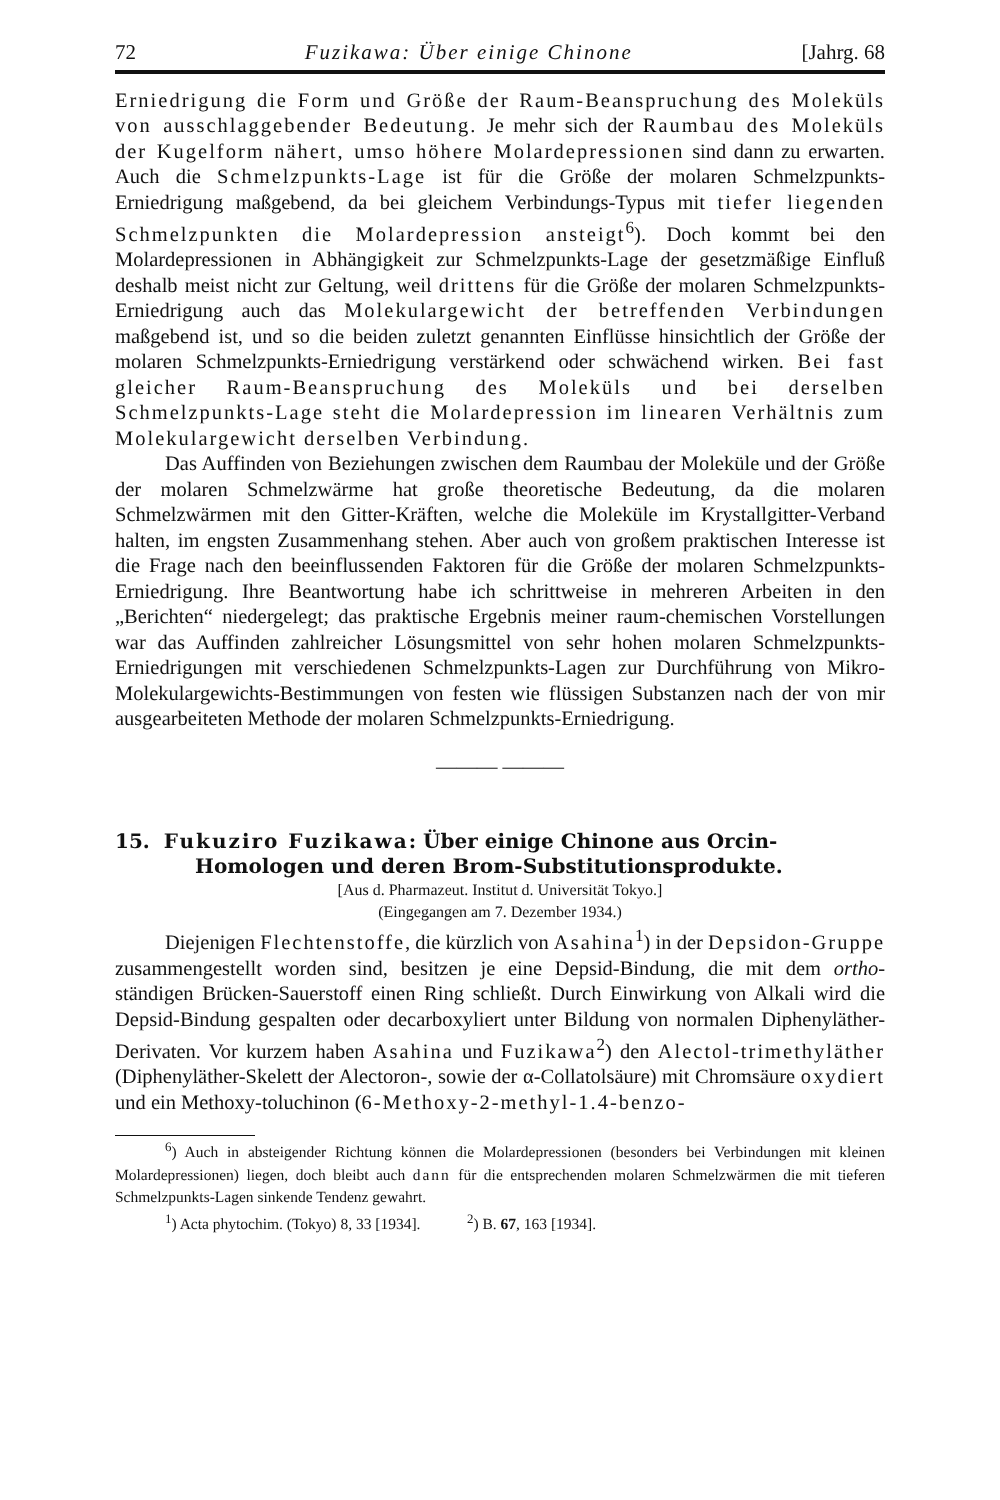72 Fuzikawa: Über einige Chinone [Jahrg. 68
Erniedrigung die Form und Größe der Raum-Beanspruchung des Moleküls von ausschlaggebender Bedeutung. Je mehr sich der Raumbau des Moleküls der Kugelform nähert, umso höhere Molardepressionen sind dann zu erwarten. Auch die Schmelzpunkts-Lage ist für die Größe der molaren Schmelzpunkts-Erniedrigung maßgebend, da bei gleichem Verbindungs-Typus mit tiefer liegenden Schmelzpunkten die Molardepression ansteigt<sup>6</sup>). Doch kommt bei den Molardepressionen in Abhängigkeit zur Schmelzpunkts-Lage der gesetzmäßige Einfluß deshalb meist nicht zur Geltung, weil drittens für die Größe der molaren Schmelzpunkts-Erniedrigung auch das Molekulargewicht der betreffenden Verbindungen maßgebend ist, und so die beiden zuletzt genannten Einflüsse hinsichtlich der Größe der molaren Schmelzpunkts-Erniedrigung verstärkend oder schwächend wirken. Bei fast gleicher Raum-Beanspruchung des Moleküls und bei derselben Schmelzpunkts-Lage steht die Molardepression im linearen Verhältnis zum Molekulargewicht derselben Verbindung.
Das Auffinden von Beziehungen zwischen dem Raumbau der Moleküle und der Größe der molaren Schmelzwärme hat große theoretische Bedeutung, da die molaren Schmelzwärmen mit den Gitter-Kräften, welche die Moleküle im Krystallgitter-Verband halten, im engsten Zusammenhang stehen. Aber auch von großem praktischen Interesse ist die Frage nach den beeinflussenden Faktoren für die Größe der molaren Schmelzpunkts-Erniedrigung. Ihre Beantwortung habe ich schrittweise in mehreren Arbeiten in den „Berichten“ niedergelegt; das praktische Ergebnis meiner raum-chemischen Vorstellungen war das Auffinden zahlreicher Lösungsmittel von sehr hohen molaren Schmelzpunkts-Erniedrigungen mit verschiedenen Schmelzpunkts-Lagen zur Durchführung von Mikro-Molekulargewichts-Bestimmungen von festen wie flüssigen Substanzen nach der von mir ausgearbeiteten Methode der molaren Schmelzpunkts-Erniedrigung.
——— ———
15. Fukuziro Fuzikawa: Über einige Chinone aus Orcin-Homologen und deren Brom-Substitutionsprodukte.
[Aus d. Pharmazeut. Institut d. Universität Tokyo.]
(Eingegangen am 7. Dezember 1934.)
Diejenigen Flechtenstoffe, die kürzlich von Asahina<sup>1</sup>) in der Depsidon-Gruppe zusammengestellt worden sind, besitzen je eine Depsid-Bindung, die mit dem ortho-ständigen Brücken-Sauerstoff einen Ring schließt. Durch Einwirkung von Alkali wird die Depsid-Bindung gespalten oder decarboxyliert unter Bildung von normalen Diphenyläther-Derivaten. Vor kurzem haben Asahina und Fuzikawa<sup>2</sup>) den Alectol-trimethyläther (Diphenyläther-Skelett der Alectoron-, sowie der α-Collatolsäure) mit Chromsäure oxydiert und ein Methoxy-toluchinon (6-Methoxy-2-methyl-1.4-benzo-
<sup>6</sup>) Auch in absteigender Richtung können die Molardepressionen (besonders bei Verbindungen mit kleinen Molardepressionen) liegen, doch bleibt auch dann für die entsprechenden molaren Schmelzwärmen die mit tieferen Schmelzpunkts-Lagen sinkende Tendenz gewahrt.
<sup>1</sup>) Acta phytochim. (Tokyo) 8, 33 [1934]. <sup>2</sup>) B. 67, 163 [1934].